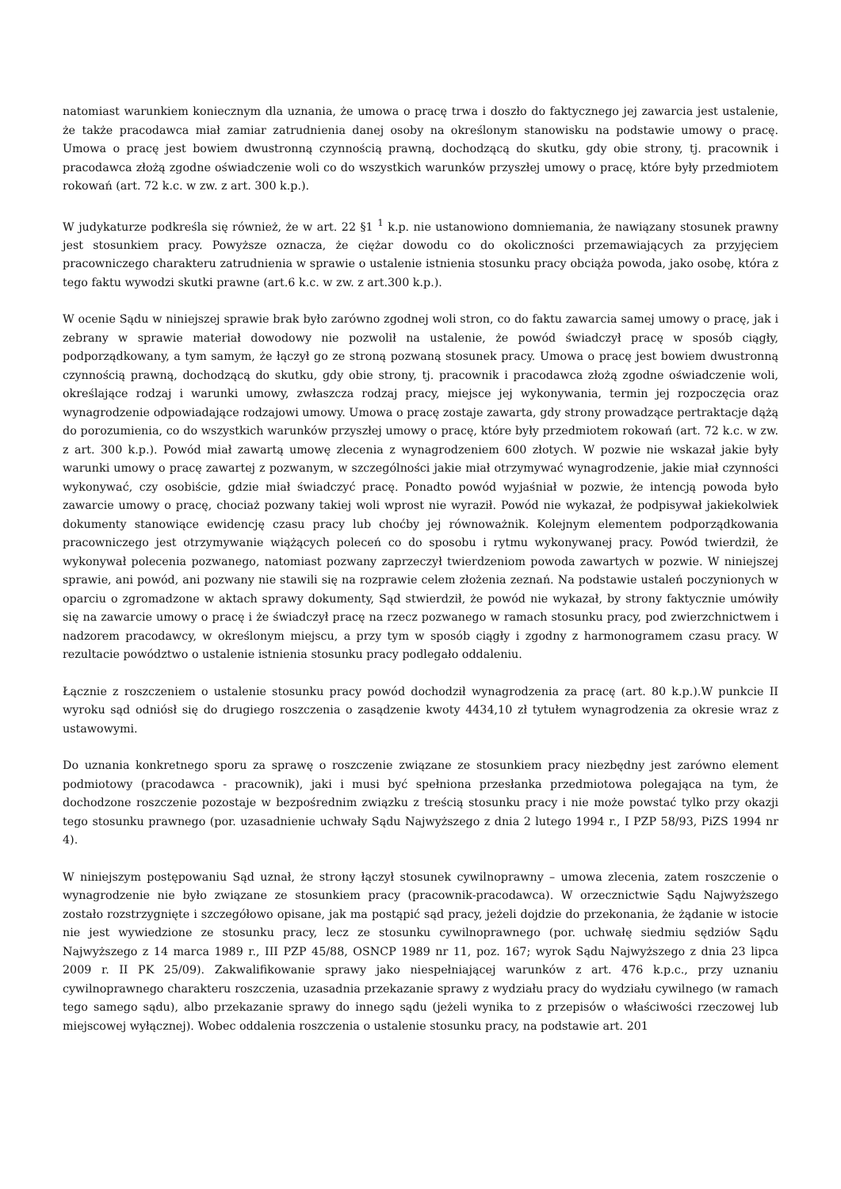natomiast warunkiem koniecznym dla uznania, że umowa o pracę trwa i doszło do faktycznego jej zawarcia jest ustalenie, że także pracodawca miał zamiar zatrudnienia danej osoby na określonym stanowisku na podstawie umowy o pracę. Umowa o pracę jest bowiem dwustronną czynnością prawną, dochodzącą do skutku, gdy obie strony, tj. pracownik i pracodawca złożą zgodne oświadczenie woli co do wszystkich warunków przyszłej umowy o pracę, które były przedmiotem rokowań (art. 72 k.c. w zw. z art. 300 k.p.).
W judykaturze podkreśla się również, że w art. 22 §1 <sup>1</sup> k.p. nie ustanowiono domniemania, że nawiązany stosunek prawny jest stosunkiem pracy. Powyższe oznacza, że ciężar dowodu co do okoliczności przemawiających za przyjęciem pracowniczego charakteru zatrudnienia w sprawie o ustalenie istnienia stosunku pracy obciąża powoda, jako osobę, która z tego faktu wywodzi skutki prawne (art.6 k.c. w zw. z art.300 k.p.).
W ocenie Sądu w niniejszej sprawie brak było zarówno zgodnej woli stron, co do faktu zawarcia samej umowy o pracę, jak i zebrany w sprawie materiał dowodowy nie pozwolił na ustalenie, że powód świadczył pracę w sposób ciągły, podporządkowany, a tym samym, że łączył go ze stroną pozwaną stosunek pracy. Umowa o pracę jest bowiem dwustronną czynnością prawną, dochodzącą do skutku, gdy obie strony, tj. pracownik i pracodawca złożą zgodne oświadczenie woli, określające rodzaj i warunki umowy, zwłaszcza rodzaj pracy, miejsce jej wykonywania, termin jej rozpoczęcia oraz wynagrodzenie odpowiadające rodzajowi umowy. Umowa o pracę zostaje zawarta, gdy strony prowadzące pertraktacje dążą do porozumienia, co do wszystkich warunków przyszłej umowy o pracę, które były przedmiotem rokowań (art. 72 k.c. w zw. z art. 300 k.p.). Powód miał zawartą umowę zlecenia z wynagrodzeniem 600 złotych. W pozwie nie wskazał jakie były warunki umowy o pracę zawartej z pozwanym, w szczególności jakie miał otrzymywać wynagrodzenie, jakie miał czynności wykonywać, czy osobiście, gdzie miał świadczyć pracę. Ponadto powód wyjaśniał w pozwie, że intencją powoda było zawarcie umowy o pracę, chociaż pozwany takiej woli wprost nie wyraził. Powód nie wykazał, że podpisywał jakiekolwiek dokumenty stanowiące ewidencję czasu pracy lub choćby jej równoważnik. Kolejnym elementem podporządkowania pracowniczego jest otrzymywanie wiążących poleceń co do sposobu i rytmu wykonywanej pracy. Powód twierdził, że wykonywał polecenia pozwanego, natomiast pozwany zaprzeczył twierdzeniom powoda zawartych w pozwie. W niniejszej sprawie, ani powód, ani pozwany nie stawili się na rozprawie celem złożenia zeznań. Na podstawie ustaleń poczynionych w oparciu o zgromadzone w aktach sprawy dokumenty, Sąd stwierdził, że powód nie wykazał, by strony faktycznie umówiły się na zawarcie umowy o pracę i że świadczył pracę na rzecz pozwanego w ramach stosunku pracy, pod zwierzchnictwem i nadzorem pracodawcy, w określonym miejscu, a przy tym w sposób ciągły i zgodny z harmonogramem czasu pracy. W rezultacie powództwo o ustalenie istnienia stosunku pracy podlegało oddaleniu.
Łącznie z roszczeniem o ustalenie stosunku pracy powód dochodził wynagrodzenia za pracę (art. 80 k.p.).W punkcie II wyroku sąd odniósł się do drugiego roszczenia o zasądzenie kwoty 4434,10 zł tytułem wynagrodzenia za okresie wraz z ustawowymi.
Do uznania konkretnego sporu za sprawę o roszczenie związane ze stosunkiem pracy niezbędny jest zarówno element podmiotowy (pracodawca - pracownik), jaki i musi być spełniona przesłanka przedmiotowa polegająca na tym, że dochodzone roszczenie pozostaje w bezpośrednim związku z treścią stosunku pracy i nie może powstać tylko przy okazji tego stosunku prawnego (por. uzasadnienie uchwały Sądu Najwyższego z dnia 2 lutego 1994 r., I PZP 58/93, PiZS 1994 nr 4).
W niniejszym postępowaniu Sąd uznał, że strony łączył stosunek cywilnoprawny – umowa zlecenia, zatem roszczenie o wynagrodzenie nie było związane ze stosunkiem pracy (pracownik-pracodawca). W orzecznictwie Sądu Najwyższego zostało rozstrzygnięte i szczegółowo opisane, jak ma postąpić sąd pracy, jeżeli dojdzie do przekonania, że żądanie w istocie nie jest wywiedzione ze stosunku pracy, lecz ze stosunku cywilnoprawnego (por. uchwałę siedmiu sędziów Sądu Najwyższego z 14 marca 1989 r., III PZP 45/88, OSNCP 1989 nr 11, poz. 167; wyrok Sądu Najwyższego z dnia 23 lipca 2009 r. II PK 25/09). Zakwalifikowanie sprawy jako niespełniającej warunków z art. 476 k.p.c., przy uznaniu cywilnoprawnego charakteru roszczenia, uzasadnia przekazanie sprawy z wydziału pracy do wydziału cywilnego (w ramach tego samego sądu), albo przekazanie sprawy do innego sądu (jeżeli wynika to z przepisów o właściwości rzeczowej lub miejscowej wyłącznej). Wobec oddalenia roszczenia o ustalenie stosunku pracy, na podstawie art. 201